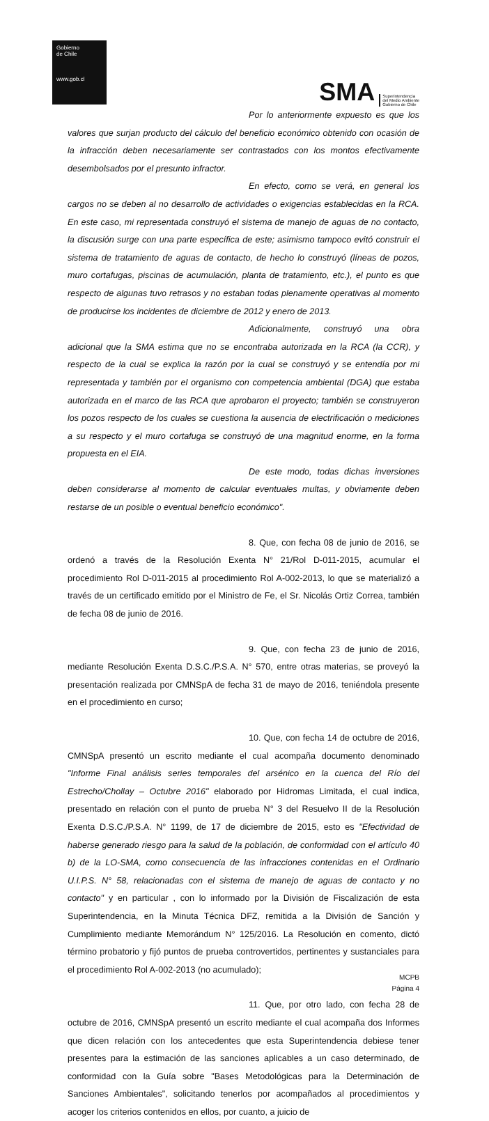Gobierno
de Chile
www.gob.cl
SMA Superintendencia
del Medio Ambiente
Gobierno de Chile
Por lo anteriormente expuesto es que los valores que surjan producto del cálculo del beneficio económico obtenido con ocasión de la infracción deben necesariamente ser contrastados con los montos efectivamente desembolsados por el presunto infractor.
En efecto, como se verá, en general los cargos no se deben al no desarrollo de actividades o exigencias establecidas en la RCA. En este caso, mi representada construyó el sistema de manejo de aguas de no contacto, la discusión surge con una parte específica de este; asimismo tampoco evitó construir el sistema de tratamiento de aguas de contacto, de hecho lo construyó (líneas de pozos, muro cortafugas, piscinas de acumulación, planta de tratamiento, etc.), el punto es que respecto de algunas tuvo retrasos y no estaban todas plenamente operativas al momento de producirse los incidentes de diciembre de 2012 y enero de 2013.
Adicionalmente, construyó una obra adicional que la SMA estima que no se encontraba autorizada en la RCA (la CCR), y respecto de la cual se explica la razón por la cual se construyó y se entendía por mi representada y también por el organismo con competencia ambiental (DGA) que estaba autorizada en el marco de las RCA que aprobaron el proyecto; también se construyeron los pozos respecto de los cuales se cuestiona la ausencia de electrificación o mediciones a su respecto y el muro cortafuga se construyó de una magnitud enorme, en la forma propuesta en el EIA.
De este modo, todas dichas inversiones deben considerarse al momento de calcular eventuales multas, y obviamente deben restarse de un posible o eventual beneficio económico".
8. Que, con fecha 08 de junio de 2016, se ordenó a través de la Resolución Exenta N° 21/Rol D-011-2015, acumular el procedimiento Rol D-011-2015 al procedimiento Rol A-002-2013, lo que se materializó a través de un certificado emitido por el Ministro de Fe, el Sr. Nicolás Ortiz Correa, también de fecha 08 de junio de 2016.
9. Que, con fecha 23 de junio de 2016, mediante Resolución Exenta D.S.C./P.S.A. N° 570, entre otras materias, se proveyó la presentación realizada por CMNSpA de fecha 31 de mayo de 2016, teniéndola presente en el procedimiento en curso;
10. Que, con fecha 14 de octubre de 2016, CMNSpA presentó un escrito mediante el cual acompaña documento denominado "Informe Final análisis series temporales del arsénico en la cuenca del Río del Estrecho/Chollay – Octubre 2016" elaborado por Hidromas Limitada, el cual indica, presentado en relación con el punto de prueba N° 3 del Resuelvo II de la Resolución Exenta D.S.C./P.S.A. N° 1199, de 17 de diciembre de 2015, esto es "Efectividad de haberse generado riesgo para la salud de la población, de conformidad con el artículo 40 b) de la LO-SMA, como consecuencia de las infracciones contenidas en el Ordinario U.I.P.S. N° 58, relacionadas con el sistema de manejo de aguas de contacto y no contacto" y en particular , con lo informado por la División de Fiscalización de esta Superintendencia, en la Minuta Técnica DFZ, remitida a la División de Sanción y Cumplimiento mediante Memorándum N° 125/2016. La Resolución en comento, dictó término probatorio y fijó puntos de prueba controvertidos, pertinentes y sustanciales para el procedimiento Rol A-002-2013 (no acumulado);
11. Que, por otro lado, con fecha 28 de octubre de 2016, CMNSpA presentó un escrito mediante el cual acompaña dos Informes que dicen relación con los antecedentes que esta Superintendencia debiese tener presentes para la estimación de las sanciones aplicables a un caso determinado, de conformidad con la Guía sobre "Bases Metodológicas para la Determinación de Sanciones Ambientales", solicitando tenerlos por acompañados al procedimientos y acoger los criterios contenidos en ellos, por cuanto, a juicio de
MCPB
Página 4